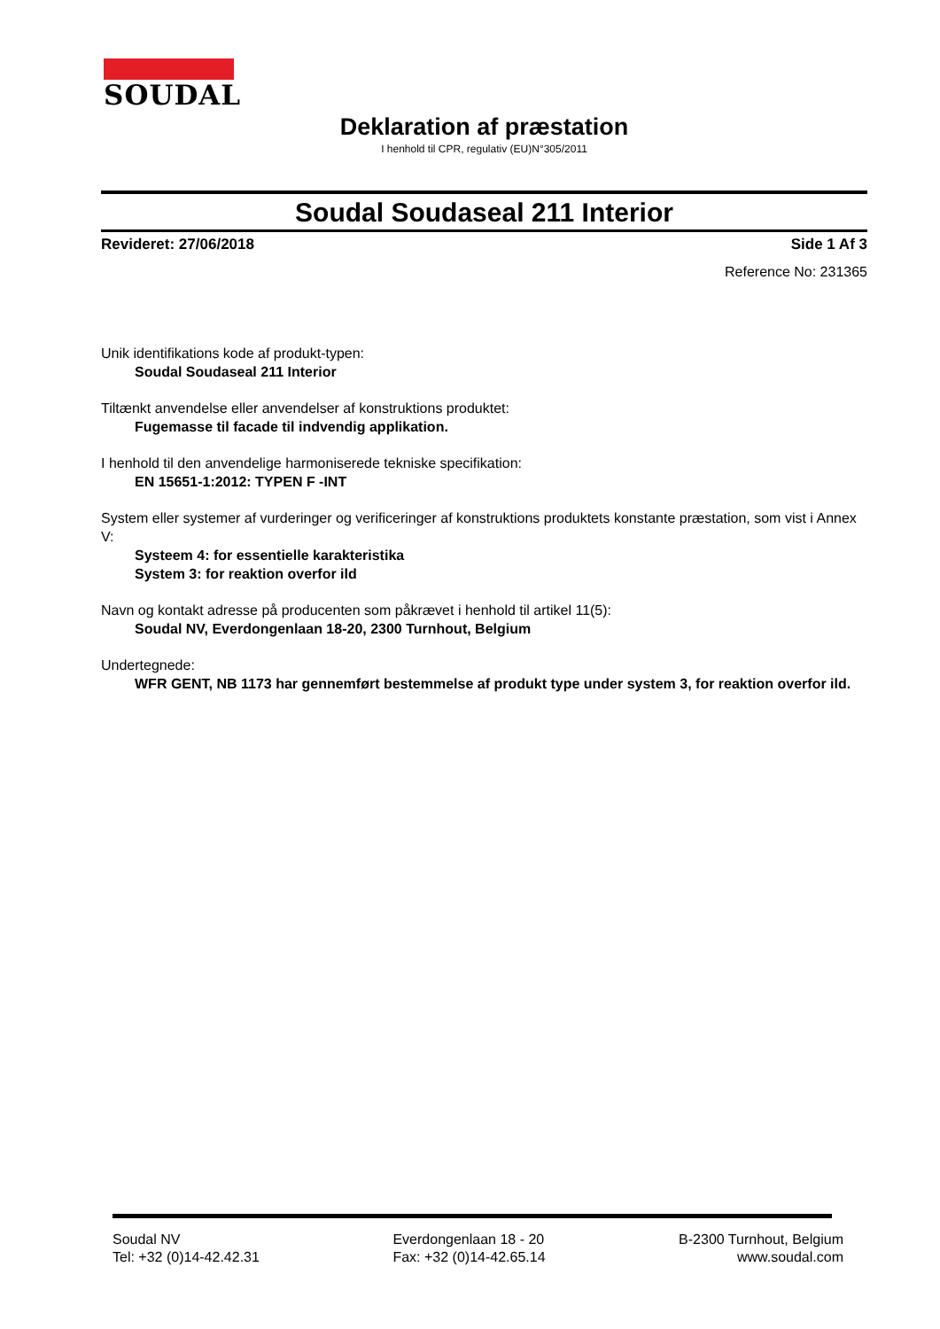SOUDAL
Deklaration af præstation
I henhold til CPR, regulativ (EU)N°305/2011
Soudal Soudaseal 211 Interior
Revideret: 27/06/2018 Side 1 Af 3
Reference No: 231365
Unik identifikations kode af produkt-typen:
Soudal Soudaseal 211 Interior
Tiltænkt anvendelse eller anvendelser af konstruktions produktet:
Fugemasse til facade til indvendig applikation.
I henhold til den anvendelige harmoniserede tekniske specifikation:
EN 15651-1:2012: TYPEN F -INT
System eller systemer af vurderinger og verificeringer af konstruktions produktets konstante præstation, som vist i Annex V:
Systeem 4: for essentielle karakteristika
System 3: for reaktion overfor ild
Navn og kontakt adresse på producenten som påkrævet i henhold til artikel 11(5):
Soudal NV, Everdongenlaan 18-20, 2300 Turnhout, Belgium
Undertegnede:
WFR GENT, NB 1173 har gennemført bestemmelse af produkt type under system 3, for reaktion overfor ild.
Soudal NV
Tel: +32 (0)14-42.42.31
Everdongenlaan 18 - 20
Fax: +32 (0)14-42.65.14
B-2300 Turnhout, Belgium
www.soudal.com